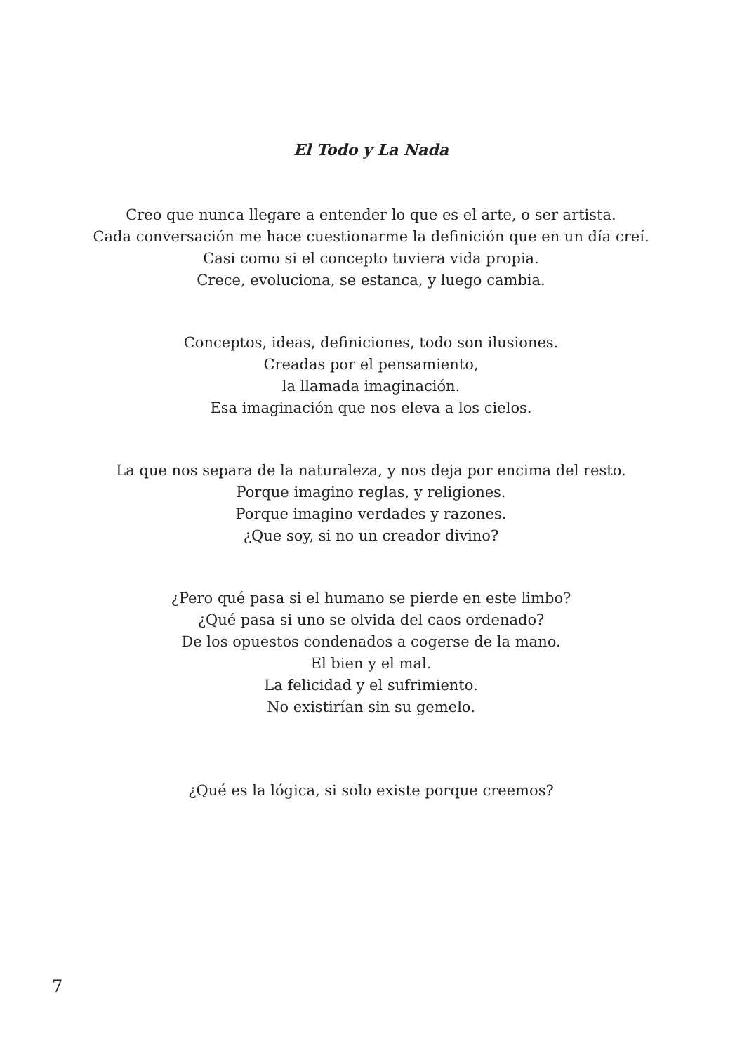El Todo y La Nada
Creo que nunca llegare a entender lo que es el arte, o ser artista.
Cada conversación me hace cuestionarme la definición que en un día creí.
Casi como si el concepto tuviera vida propia.
Crece, evoluciona, se estanca, y luego cambia.
Conceptos, ideas, definiciones, todo son ilusiones.
Creadas por el pensamiento,
la llamada imaginación.
Esa imaginación que nos eleva a los cielos.
La que nos separa de la naturaleza, y nos deja por encima del resto.
Porque imagino reglas, y religiones.
Porque imagino verdades y razones.
¿Que soy, si no un creador divino?
¿Pero qué pasa si el humano se pierde en este limbo?
¿Qué pasa si uno se olvida del caos ordenado?
De los opuestos condenados a cogerse de la mano.
El bien y el mal.
La felicidad y el sufrimiento.
No existirían sin su gemelo.
¿Qué es la lógica, si solo existe porque creemos?
7